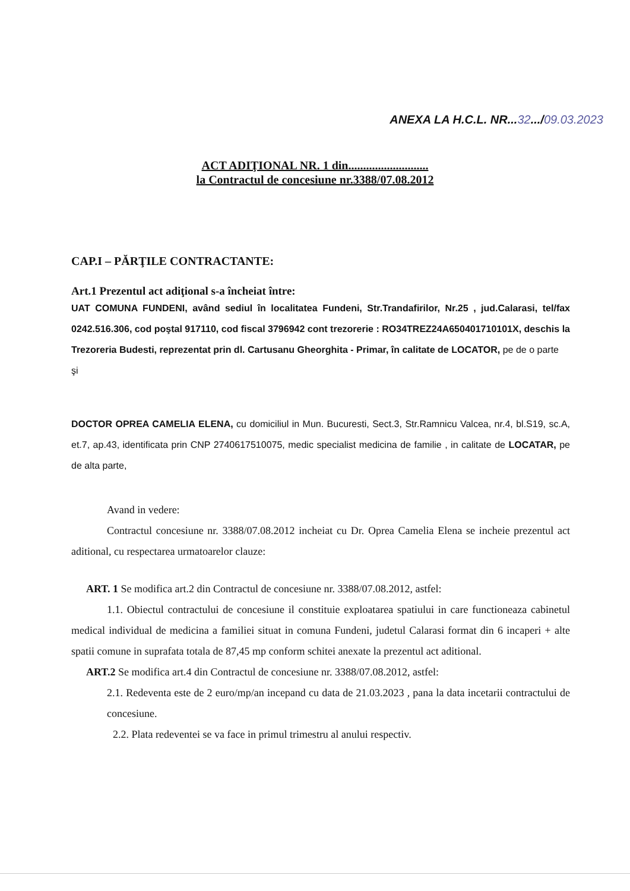ANEXA LA H.C.L. NR...32.../09.03.2023
ACT ADIŢIONAL NR. 1 din...........................
la Contractul de concesiune nr.3388/07.08.2012
CAP.I – PĂRŢILE CONTRACTANTE:
Art.1 Prezentul act adiţional s-a încheiat între:
UAT COMUNA FUNDENI, având sediul în localitatea Fundeni, Str.Trandafirilor, Nr.25 , jud.Calarasi, tel/fax 0242.516.306, cod poştal 917110, cod fiscal 3796942 cont trezorerie : RO34TREZ24A650401710101X, deschis la Trezoreria Budesti, reprezentat prin dl. Cartusanu Gheorghita - Primar, în calitate de LOCATOR, pe de o parte
şi
DOCTOR OPREA CAMELIA ELENA, cu domiciliul in Mun. Bucuresti, Sect.3, Str.Ramnicu Valcea, nr.4, bl.S19, sc.A, et.7, ap.43, identificata prin CNP 2740617510075, medic specialist medicina de familie , in calitate de LOCATAR, pe de alta parte,
Avand in vedere:
Contractul concesiune nr. 3388/07.08.2012 incheiat cu Dr. Oprea Camelia Elena se incheie prezentul act aditional, cu respectarea urmatoarelor clauze:
ART. 1 Se modifica art.2 din Contractul de concesiune nr. 3388/07.08.2012, astfel:
1.1. Obiectul contractului de concesiune il constituie exploatarea spatiului in care functioneaza cabinetul medical individual de medicina a familiei situat in comuna Fundeni, judetul Calarasi format din 6 incaperi + alte spatii comune in suprafata totala de 87,45 mp conform schitei anexate la prezentul act aditional.
ART.2 Se modifica art.4 din Contractul de concesiune nr. 3388/07.08.2012, astfel:
2.1. Redeventa este de 2 euro/mp/an incepand cu data de 21.03.2023 , pana la data incetarii contractului de concesiune.
2.2. Plata redeventei se va face in primul trimestru al anului respectiv.